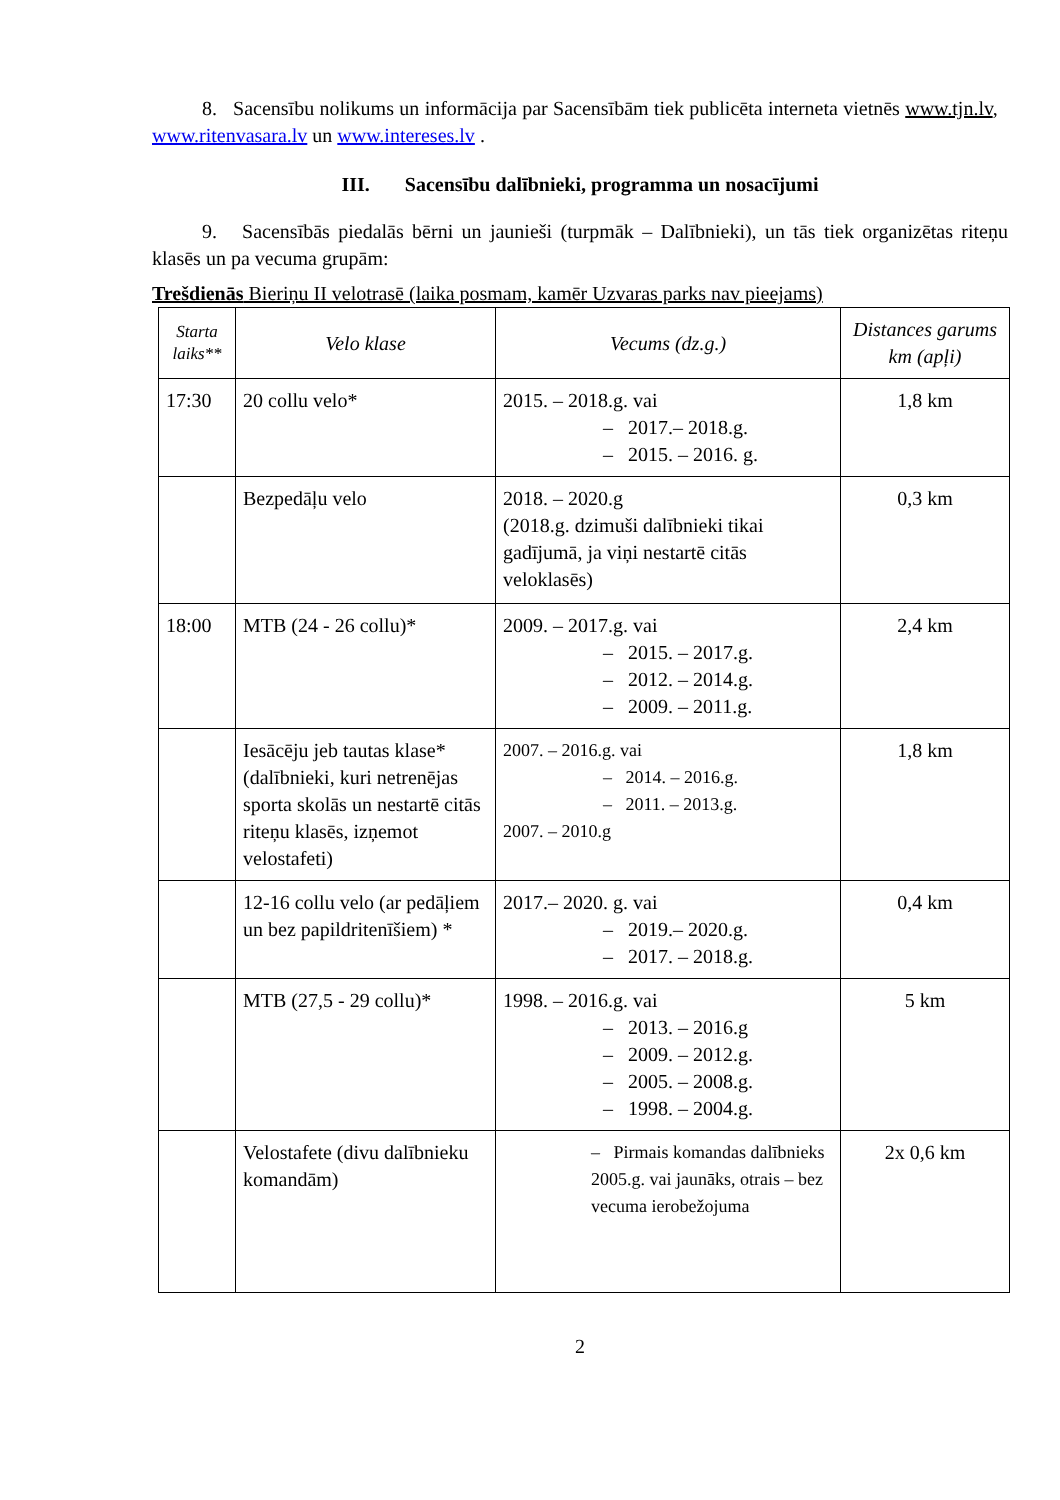8. Sacensību nolikums un informācija par Sacensībām tiek publicēta interneta vietnēs www.tjn.lv, www.ritenvasara.lv un www.intereses.lv .
III. Sacensību dalībnieki, programma un nosacījumi
9. Sacensībās piedalās bērni un jaunieši (turpmāk – Dalībnieki), un tās tiek organizētas riteņu klasēs un pa vecuma grupām:
Trešdienās Bieriņu II velotrasē (laika posmam, kamēr Uzvaras parks nav pieejams)
| Starta laiks** | Velo klase | Vecums (dz.g.) | Distances garums km (apļi) |
| --- | --- | --- | --- |
| 17:30 | 20 collu velo* | 2015. – 2018.g. vai – 2017.– 2018.g. – 2015. – 2016. g. | 1,8 km |
| | Bezpedāļu velo | 2018. – 2020.g (2018.g. dzimuši dalībnieki tikai gadījumā, ja viņi nestartē citās veloklasēs) | 0,3 km |
| 18:00 | MTB (24 - 26 collu)* | 2009. – 2017.g. vai – 2015. – 2017.g. – 2012. – 2014.g. – 2009. – 2011.g. | 2,4 km |
| | Iesācēju jeb tautas klase* (dalībnieki, kuri netrenējas sporta skolās un nestartē citās riteņu klasēs, izņemot velostafeti) | 2007. – 2016.g. vai – 2014. – 2016.g. – 2011. – 2013.g. 2007. – 2010.g | 1,8 km |
| | 12-16 collu velo (ar pedāļiem un bez papildritenīšiem) * | 2017.– 2020. g. vai – 2019.– 2020.g. – 2017. – 2018.g. | 0,4 km |
| | MTB (27,5 - 29 collu)* | 1998. – 2016.g. vai – 2013. – 2016.g – 2009. – 2012.g. – 2005. – 2008.g. – 1998. – 2004.g. | 5 km |
| | Velostafete (divu dalībnieku komandām) | – Pirmais komandas dalībnieks 2005.g. vai jaunāks, otrais – bez vecuma ierobežojuma | 2x 0,6 km |
2